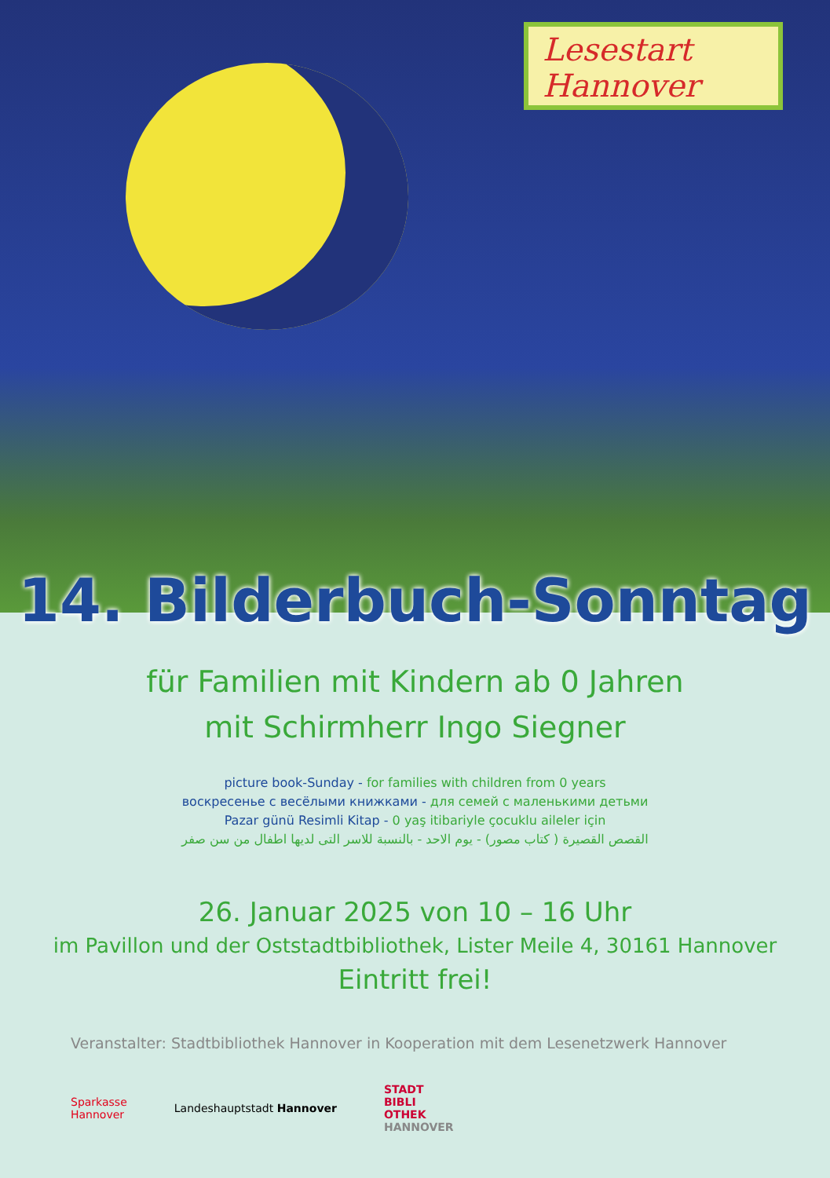Lesestart
Hannover
14. Bilderbuch-Sonntag
für Familien mit Kindern ab 0 Jahren
mit Schirmherr Ingo Siegner
picture book-Sunday - for families with children from 0 years
воскресенье с весёлыми книжками - для семей с маленькими детьми
Pazar günü Resimli Kitap - 0 yaş itibariyle çocuklu aileler için
القصص القصيرة ( كتاب مصور) - يوم الاحد - بالنسبة للاسر التى لديها اطفال من سن صفر
26. Januar 2025 von 10 – 16 Uhr
im Pavillon und der Oststadtbibliothek, Lister Meile 4, 30161 Hannover
Eintritt frei!
Veranstalter: Stadtbibliothek Hannover in Kooperation mit dem Lesenetzwerk Hannover
Sparkasse
Hannover
Landeshauptstadt Hannover
STADT
BIBLI
OTHEK
HANNOVER